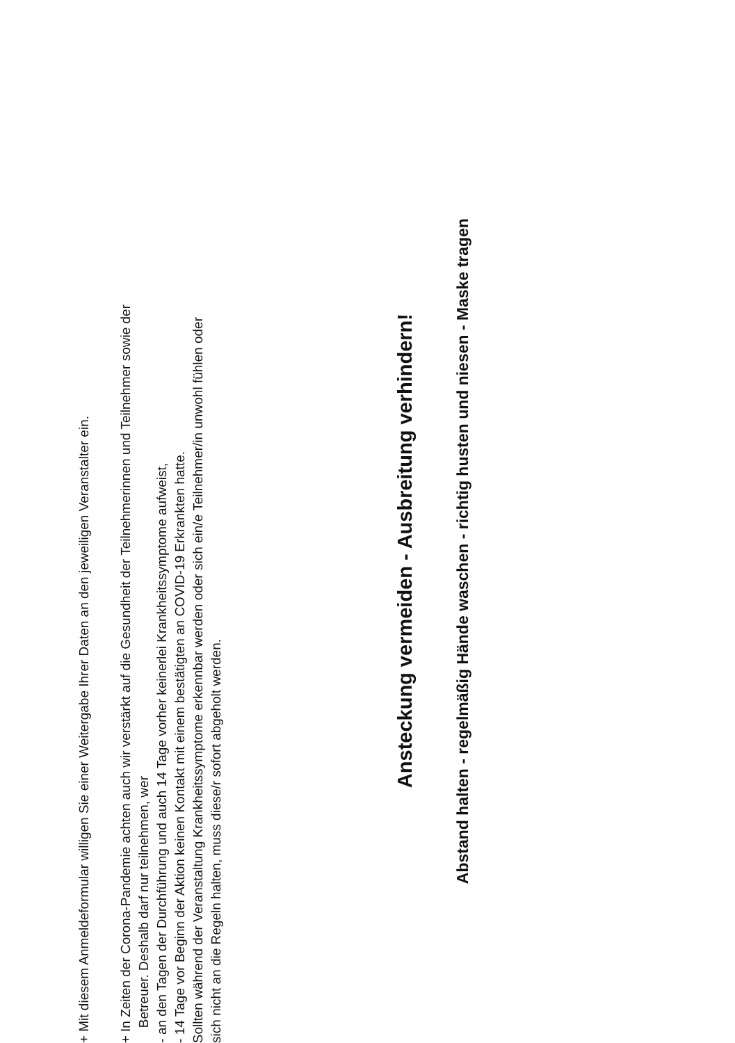+ Mit diesem Anmeldeformular willigen Sie einer Weitergabe Ihrer Daten an den jeweiligen Veranstalter ein.
+ In Zeiten der Corona-Pandemie achten auch wir verstärkt auf die Gesundheit der Teilnehmerinnen und Teilnehmer sowie der
Betreuer. Deshalb darf nur teilnehmen, wer
- an den Tagen der Durchführung und auch 14 Tage vorher keinerlei Krankheitssymptome aufweist,
- 14 Tage vor Beginn der Aktion keinen Kontakt mit einem bestätigten an COVID-19 Erkrankten hatte.
Sollten während der Veranstaltung Krankheitssymptome erkennbar werden oder sich ein/e Teilnehmer/in unwohl fühlen oder
sich nicht an die Regeln halten, muss diese/r sofort abgeholt werden.
Ansteckung vermeiden - Ausbreitung verhindern!
Abstand halten - regelmäßig Hände waschen - richtig husten und niesen - Maske tragen